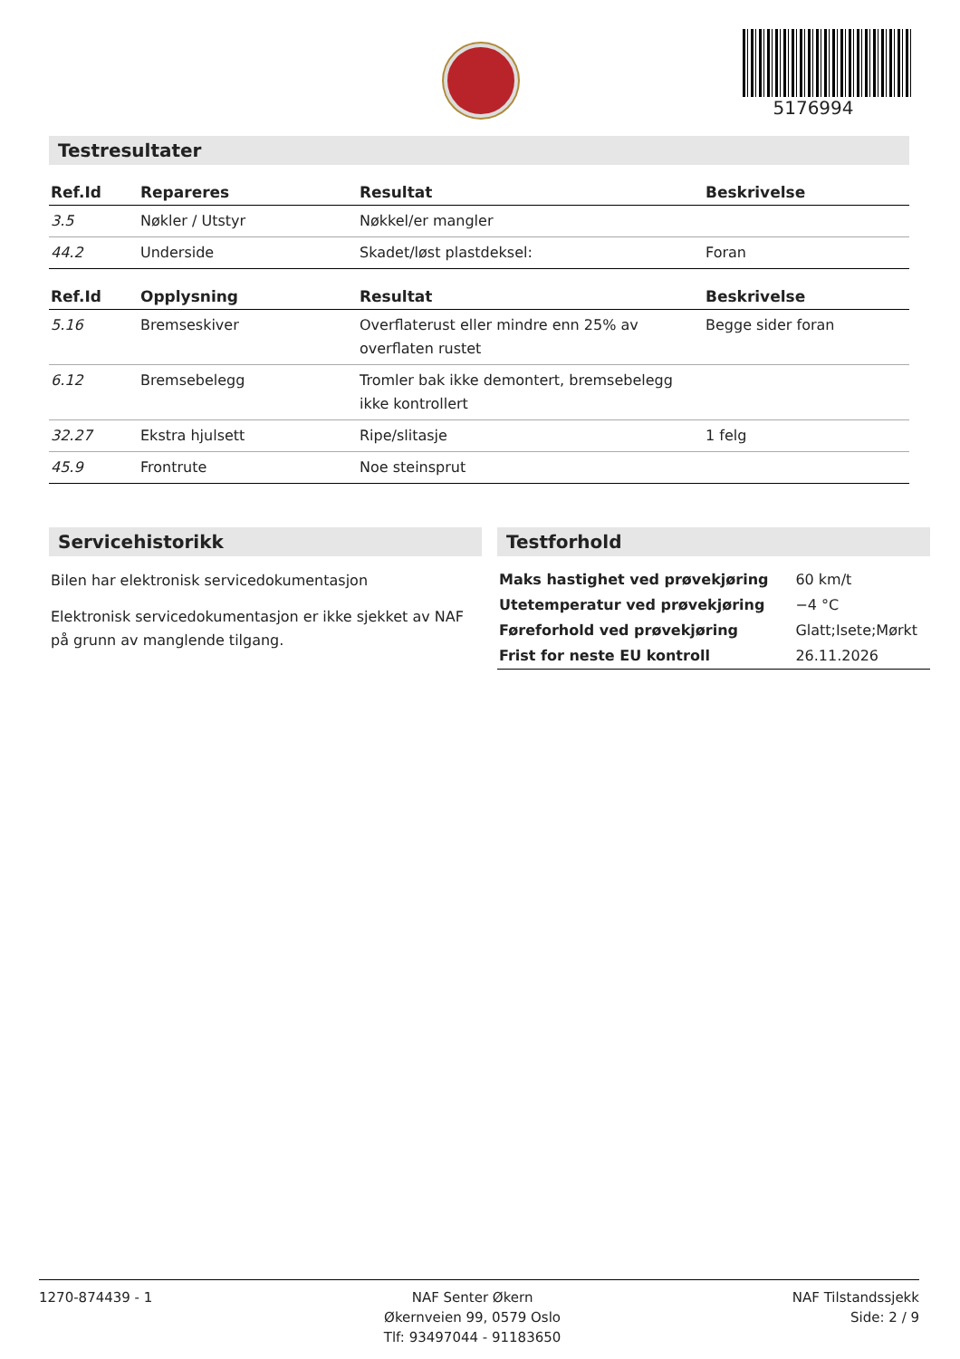5176994
Testresultater
| Ref.Id | Repareres | Resultat | Beskrivelse |
| --- | --- | --- | --- |
| 3.5 | Nøkler / Utstyr | Nøkkel/er mangler | |
| 44.2 | Underside | Skadet/løst plastdeksel: | Foran |
| Ref.Id | Opplysning | Resultat | Beskrivelse |
| --- | --- | --- | --- |
| 5.16 | Bremseskiver | Overflaterust eller mindre enn 25% av overflaten rustet | Begge sider foran |
| 6.12 | Bremsebelegg | Tromler bak ikke demontert, bremsebelegg ikke kontrollert | |
| 32.27 | Ekstra hjulsett | Ripe/slitasje | 1 felg |
| 45.9 | Frontrute | Noe steinsprut | |
Servicehistorikk
Bilen har elektronisk servicedokumentasjon
Elektronisk servicedokumentasjon er ikke sjekket av NAF på grunn av manglende tilgang.
Testforhold
| Maks hastighet ved prøvekjøring | 60 km/t |
| Utetemperatur ved prøvekjøring | −4 °C |
| Føreforhold ved prøvekjøring | Glatt;Isete;Mørkt |
| Frist for neste EU kontroll | 26.11.2026 |
1270-874439 - 1 NAF Senter Økern
Økernveien 99, 0579 Oslo
Tlf: 93497044 - 91183650
NAF Tilstandssjekk
Side: 2 / 9